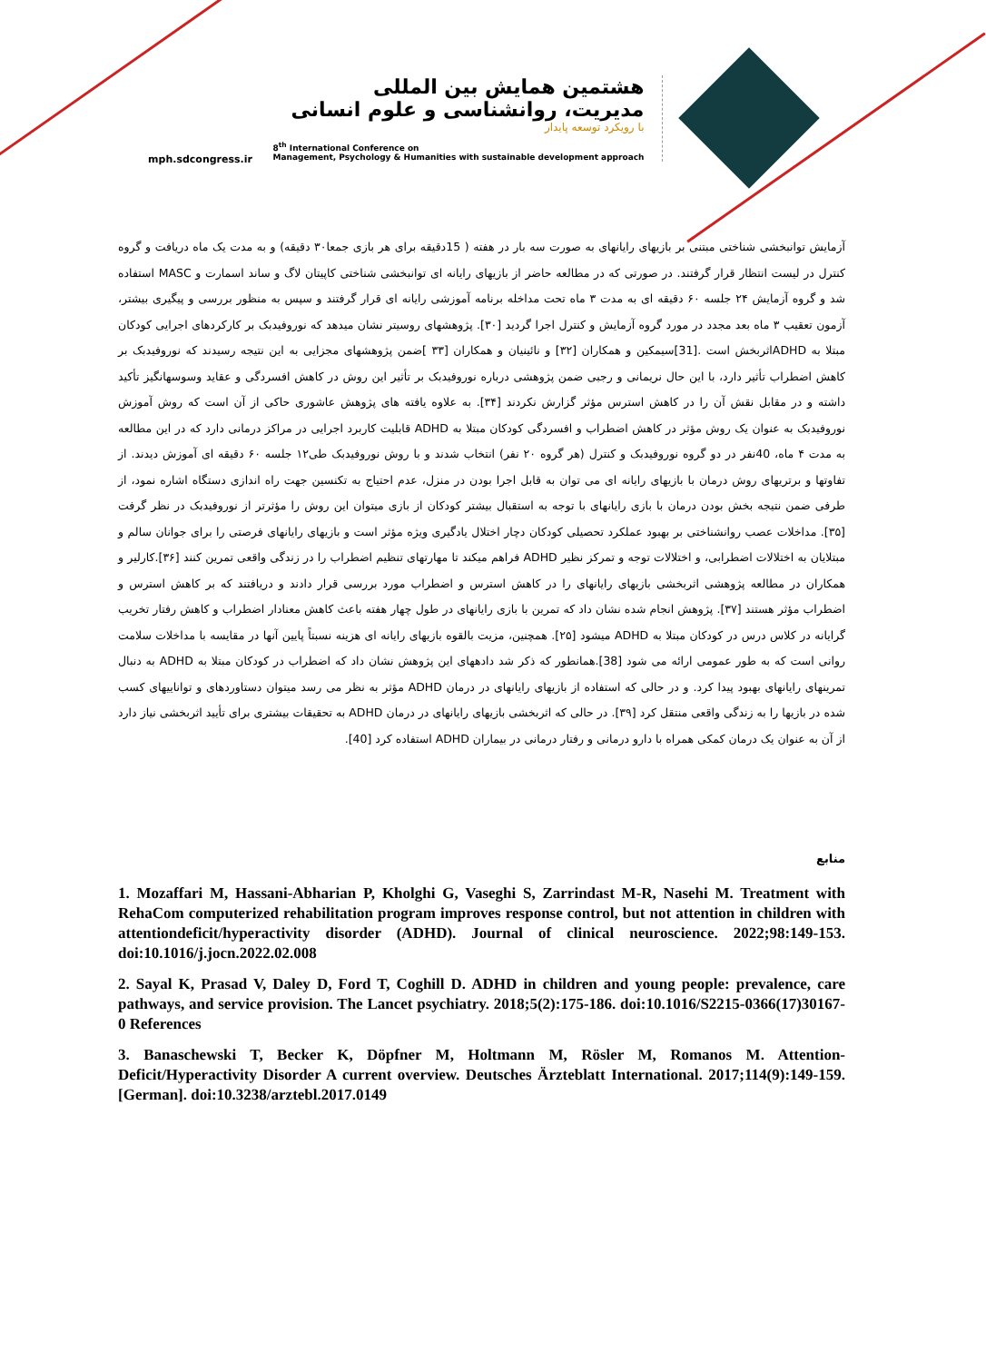mph.sdcongress.ir
هشتمین همایش بین المللی
مدیریت، روانشناسی و علوم انسانی
با رویکرد توسعه پایدار
8<sup>th</sup> International Conference on
Management, Psychology & Humanities with sustainable development approach
آزمایش توانبخشی شناختی مبتنی بر بازیهای رایانهای به صورت سه بار در هفته ( 15دقیقه برای هر بازی جمعا۳۰ دقیقه) و به مدت یک ماه دریافت و گروه کنترل در لیست انتظار قرار گرفتند. در صورتی که در مطالعه حاضر از بازیهای رایانه ای توانبخشی شناختی کاپیتان لاگ و ساند اسمارت و MASC استفاده شد و گروه آزمایش ۲۴ جلسه ۶۰ دقیقه ای به مدت ۳ ماه تحت مداخله برنامه آموزشی رایانه ای قرار گرفتند و سپس به منظور بررسی و پیگیری بیشتر، آزمون تعقیب ۳ ماه بعد مجدد در مورد گروه آزمایش و کنترل اجرا گردید [۳۰]. پژوهشهای روسیتر نشان میدهد که نوروفیدبک بر کارکردهای اجرایی کودکان مبتلا به ADHDاثربخش است .[31]سیمکین و همکاران [۳۲] و نائینیان و همکاران [۳۳ ]ضمن پژوهشهای مجزایی به این نتیجه رسیدند که نوروفیدبک بر کاهش اضطراب تأثیر دارد، با این حال نریمانی و رجبی ضمن پژوهشی درباره نوروفیدبک بر تأثیر این روش در کاهش افسردگی و عقاید وسوسهانگیز تأکید داشته و در مقابل نقش آن را در کاهش استرس مؤثر گزارش نکردند [۳۴]. به علاوه یافته های پژوهش عاشوری حاکی از آن است که روش آموزش نوروفیدبک به عنوان یک روش مؤثر در کاهش اضطراب و افسردگی کودکان مبتلا به ADHD قابلیت کاربرد اجرایی در مراکز درمانی دارد که در این مطالعه به مدت ۴ ماه، 40نفر در دو گروه نوروفیدبک و کنترل (هر گروه ۲۰ نفر) انتخاب شدند و با روش نوروفیدبک طی۱۲ جلسه ۶۰ دقیقه ای آموزش دیدند. از تفاوتها و برتریهای روش درمان با بازیهای رایانه ای می توان به قابل اجرا بودن در منزل، عدم احتیاج به تکنسین جهت راه اندازی دستگاه اشاره نمود، از طرفی ضمن نتیجه بخش بودن درمان با بازی رایانهای با توجه به استقبال بیشتر کودکان از بازی میتوان این روش را مؤثرتر از نوروفیدبک در نظر گرفت [۳۵]. مداخلات عصب روانشناختی بر بهبود عملکرد تحصیلی کودکان دچار اختلال یادگیری ویژه مؤثر است و بازیهای رایانهای فرصتی را برای جوانان سالم و مبتلایان به اختلالات اضطرابی، و اختلالات توجه و تمرکز نظیر ADHD فراهم میکند تا مهارتهای تنظیم اضطراب را در زندگی واقعی تمرین کنند [۳۶].کارلیر و همکاران در مطالعه پژوهشی اثربخشی بازیهای رایانهای را در کاهش استرس و اضطراب مورد بررسی قرار دادند و دریافتند که بر کاهش استرس و اضطراب مؤثر هستند [۳۷]. پژوهش انجام شده نشان داد که تمرین با بازی رایانهای در طول چهار هفته باعث کاهش معنادار اضطراب و کاهش رفتار تخریب گرایانه در کلاس درس در کودکان مبتلا به ADHD میشود [۲۵]. همچنین، مزیت بالقوه بازیهای رایانه ای هزینه نسبتاً پایین آنها در مقایسه با مداخلات سلامت روانی است که به طور عمومی ارائه می شود [38].همانطور که ذکر شد دادههای این پژوهش نشان داد که اضطراب در کودکان مبتلا به ADHD به دنبال تمرینهای رایانهای بهبود پیدا کرد. و در حالی که استفاده از بازیهای رایانهای در درمان ADHD مؤثر به نظر می رسد میتوان دستاوردهای و تواناییهای کسب شده در بازیها را به زندگی واقعی منتقل کرد [۳۹]. در حالی که اثربخشی بازیهای رایانهای در درمان ADHD به تحقیقات بیشتری برای تأیید اثربخشی نیاز دارد از آن به عنوان یک درمان کمکی همراه با دارو درمانی و رفتار درمانی در بیماران ADHD استفاده کرد [40].
منابع
1. Mozaffari M, Hassani-Abharian P, Kholghi G, Vaseghi S, Zarrindast M-R, Nasehi M. Treatment with RehaCom computerized rehabilitation program improves response control, but not attention in children with attentiondeficit/hyperactivity disorder (ADHD). Journal of clinical neuroscience. 2022;98:149-153. doi:10.1016/j.jocn.2022.02.008
2. Sayal K, Prasad V, Daley D, Ford T, Coghill D. ADHD in children and young people: prevalence, care pathways, and service provision. The Lancet psychiatry. 2018;5(2):175-186. doi:10.1016/S2215-0366(17)30167-0 References
3. Banaschewski T, Becker K, Döpfner M, Holtmann M, Rösler M, Romanos M. Attention-Deficit/Hyperactivity Disorder A current overview. Deutsches Ärzteblatt International. 2017;114(9):149-159. [German]. doi:10.3238/arztebl.2017.0149